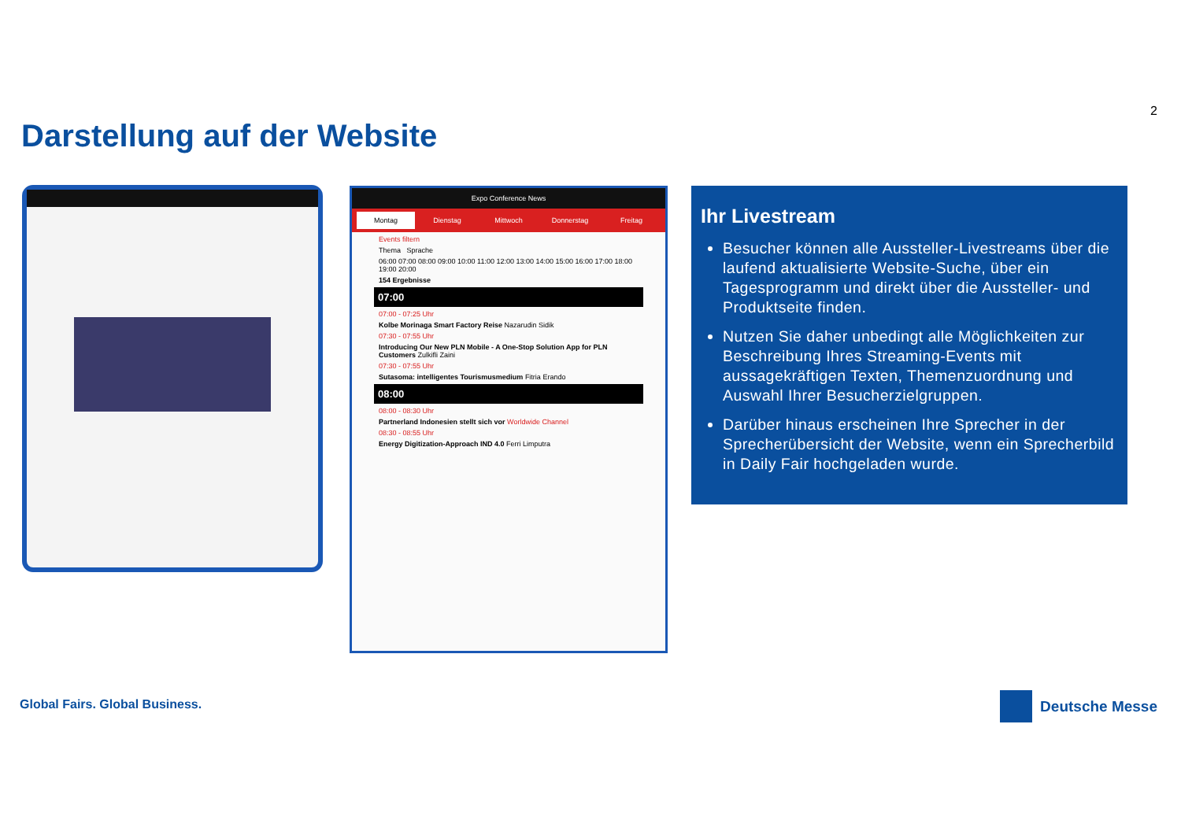2
Darstellung auf der Website
Expo Conference News
Montag Dienstag Mittwoch Donnerstag Freitag
Events filtern
Thema Sprache
06:00 07:00 08:00 09:00 10:00 11:00 12:00 13:00 14:00 15:00 16:00 17:00 18:00 19:00 20:00
154 Ergebnisse
07:00
07:00 - 07:25 Uhr
Kolbe Morinaga Smart Factory Reise Nazarudin Sidik
07:30 - 07:55 Uhr
Introducing Our New PLN Mobile - A One-Stop Solution App for PLN Customers Zulkifli Zaini
07:30 - 07:55 Uhr
Sutasoma: intelligentes Tourismusmedium Fitria Erando
08:00
08:00 - 08:30 Uhr
Partnerland Indonesien stellt sich vor Worldwide Channel
08:30 - 08:55 Uhr
Energy Digitization-Approach IND 4.0 Ferri Limputra
Ihr Livestream
Besucher können alle Aussteller-Livestreams über die laufend aktualisierte Website-Suche, über ein Tagesprogramm und direkt über die Aussteller- und Produktseite finden.
Nutzen Sie daher unbedingt alle Möglichkeiten zur Beschreibung Ihres Streaming-Events mit aussagekräftigen Texten, Themenzuordnung und Auswahl Ihrer Besucherzielgruppen.
Darüber hinaus erscheinen Ihre Sprecher in der Sprecherübersicht der Website, wenn ein Sprecherbild in Daily Fair hochgeladen wurde.
Global Fairs. Global Business. Deutsche Messe